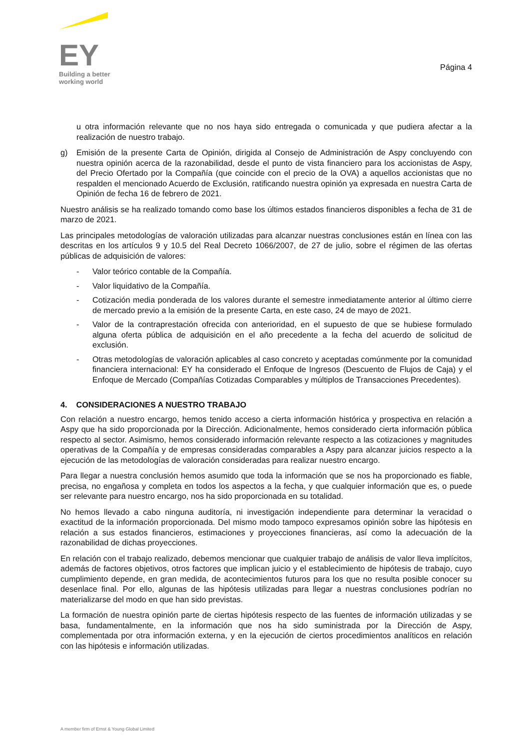EY
Building a better
working world
Página 4
u otra información relevante que no nos haya sido entregada o comunicada y que pudiera afectar a la realización de nuestro trabajo.
g) Emisión de la presente Carta de Opinión, dirigida al Consejo de Administración de Aspy concluyendo con nuestra opinión acerca de la razonabilidad, desde el punto de vista financiero para los accionistas de Aspy, del Precio Ofertado por la Compañía (que coincide con el precio de la OVA) a aquellos accionistas que no respalden el mencionado Acuerdo de Exclusión, ratificando nuestra opinión ya expresada en nuestra Carta de Opinión de fecha 16 de febrero de 2021.
Nuestro análisis se ha realizado tomando como base los últimos estados financieros disponibles a fecha de 31 de marzo de 2021.
Las principales metodologías de valoración utilizadas para alcanzar nuestras conclusiones están en línea con las descritas en los artículos 9 y 10.5 del Real Decreto 1066/2007, de 27 de julio, sobre el régimen de las ofertas públicas de adquisición de valores:
- Valor teórico contable de la Compañía.
- Valor liquidativo de la Compañía.
- Cotización media ponderada de los valores durante el semestre inmediatamente anterior al último cierre de mercado previo a la emisión de la presente Carta, en este caso, 24 de mayo de 2021.
- Valor de la contraprestación ofrecida con anterioridad, en el supuesto de que se hubiese formulado alguna oferta pública de adquisición en el año precedente a la fecha del acuerdo de solicitud de exclusión.
- Otras metodologías de valoración aplicables al caso concreto y aceptadas comúnmente por la comunidad financiera internacional: EY ha considerado el Enfoque de Ingresos (Descuento de Flujos de Caja) y el Enfoque de Mercado (Compañías Cotizadas Comparables y múltiplos de Transacciones Precedentes).
4. CONSIDERACIONES A NUESTRO TRABAJO
Con relación a nuestro encargo, hemos tenido acceso a cierta información histórica y prospectiva en relación a Aspy que ha sido proporcionada por la Dirección. Adicionalmente, hemos considerado cierta información pública respecto al sector. Asimismo, hemos considerado información relevante respecto a las cotizaciones y magnitudes operativas de la Compañía y de empresas consideradas comparables a Aspy para alcanzar juicios respecto a la ejecución de las metodologías de valoración consideradas para realizar nuestro encargo.
Para llegar a nuestra conclusión hemos asumido que toda la información que se nos ha proporcionado es fiable, precisa, no engañosa y completa en todos los aspectos a la fecha, y que cualquier información que es, o puede ser relevante para nuestro encargo, nos ha sido proporcionada en su totalidad.
No hemos llevado a cabo ninguna auditoría, ni investigación independiente para determinar la veracidad o exactitud de la información proporcionada. Del mismo modo tampoco expresamos opinión sobre las hipótesis en relación a sus estados financieros, estimaciones y proyecciones financieras, así como la adecuación de la razonabilidad de dichas proyecciones.
En relación con el trabajo realizado, debemos mencionar que cualquier trabajo de análisis de valor lleva implícitos, además de factores objetivos, otros factores que implican juicio y el establecimiento de hipótesis de trabajo, cuyo cumplimiento depende, en gran medida, de acontecimientos futuros para los que no resulta posible conocer su desenlace final. Por ello, algunas de las hipótesis utilizadas para llegar a nuestras conclusiones podrían no materializarse del modo en que han sido previstas.
La formación de nuestra opinión parte de ciertas hipótesis respecto de las fuentes de información utilizadas y se basa, fundamentalmente, en la información que nos ha sido suministrada por la Dirección de Aspy, complementada por otra información externa, y en la ejecución de ciertos procedimientos analíticos en relación con las hipótesis e información utilizadas.
A member firm of Ernst & Young Global Limited